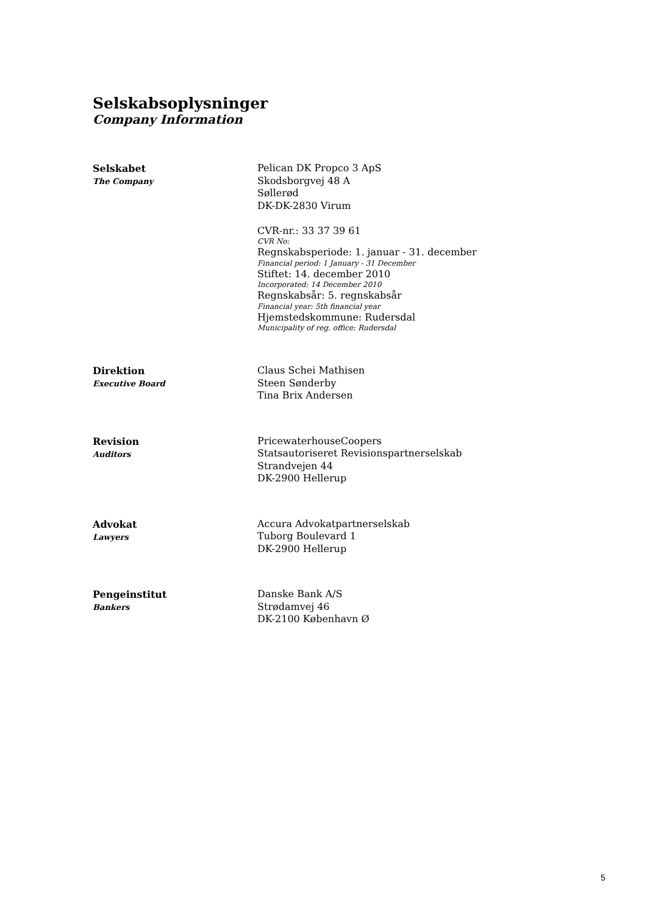Selskabsoplysninger
Company Information
Selskabet
The Company
Pelican DK Propco 3 ApS
Skodsborgvej 48 A
Søllerød
DK-DK-2830 Virum
CVR-nr.: 33 37 39 61
CVR No:
Regnskabsperiode: 1. januar - 31. december
Financial period: 1 January - 31 December
Stiftet: 14. december 2010
Incorporated: 14 December 2010
Regnskabsår: 5. regnskabsår
Financial year: 5th financial year
Hjemstedskommune: Rudersdal
Municipality of reg. office: Rudersdal
Direktion
Executive Board
Claus Schei Mathisen
Steen Sønderby
Tina Brix Andersen
Revision
Auditors
PricewaterhouseCoopers
Statsautoriseret Revisionspartnerselskab
Strandvejen 44
DK-2900 Hellerup
Advokat
Lawyers
Accura Advokatpartnerselskab
Tuborg Boulevard 1
DK-2900 Hellerup
Pengeinstitut
Bankers
Danske Bank A/S
Strødamvej 46
DK-2100 København Ø
5